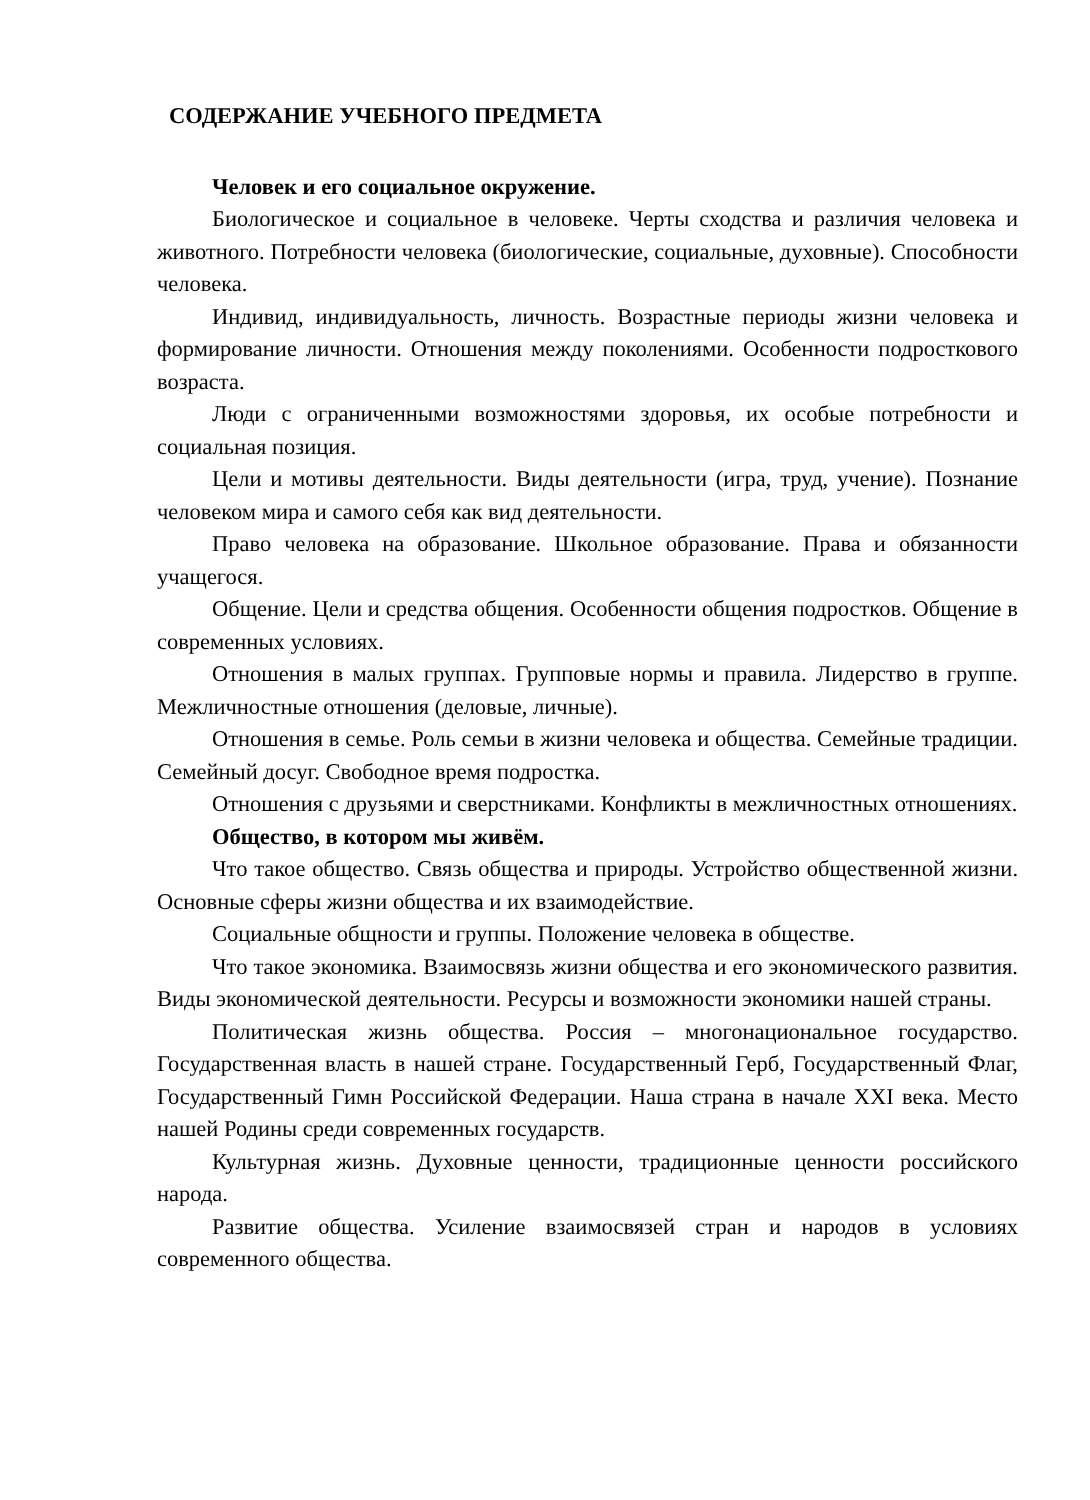СОДЕРЖАНИЕ УЧЕБНОГО ПРЕДМЕТА
Человек и его социальное окружение.
Биологическое и социальное в человеке. Черты сходства и различия человека и животного. Потребности человека (биологические, социальные, духовные). Способности человека.
Индивид, индивидуальность, личность. Возрастные периоды жизни человека и формирование личности. Отношения между поколениями. Особенности подросткового возраста.
Люди с ограниченными возможностями здоровья, их особые потребности и социальная позиция.
Цели и мотивы деятельности. Виды деятельности (игра, труд, учение). Познание человеком мира и самого себя как вид деятельности.
Право человека на образование. Школьное образование. Права и обязанности учащегося.
Общение. Цели и средства общения. Особенности общения подростков. Общение в современных условиях.
Отношения в малых группах. Групповые нормы и правила. Лидерство в группе. Межличностные отношения (деловые, личные).
Отношения в семье. Роль семьи в жизни человека и общества. Семейные традиции. Семейный досуг. Свободное время подростка.
Отношения с друзьями и сверстниками. Конфликты в межличностных отношениях.
Общество, в котором мы живём.
Что такое общество. Связь общества и природы. Устройство общественной жизни. Основные сферы жизни общества и их взаимодействие.
Социальные общности и группы. Положение человека в обществе.
Что такое экономика. Взаимосвязь жизни общества и его экономического развития. Виды экономической деятельности. Ресурсы и возможности экономики нашей страны.
Политическая жизнь общества. Россия – многонациональное государство. Государственная власть в нашей стране. Государственный Герб, Государственный Флаг, Государственный Гимн Российской Федерации. Наша страна в начале XXI века. Место нашей Родины среди современных государств.
Культурная жизнь. Духовные ценности, традиционные ценности российского народа.
Развитие общества. Усиление взаимосвязей стран и народов в условиях современного общества.